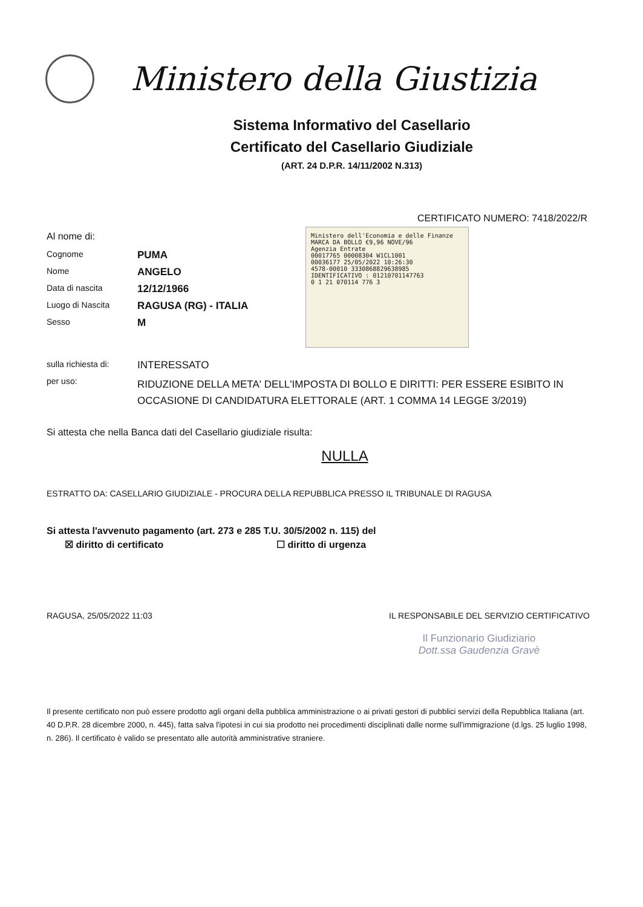Ministero della Giustizia
Sistema Informativo del Casellario
Certificato del Casellario Giudiziale
(ART. 24 D.P.R. 14/11/2002 N.313)
CERTIFICATO NUMERO: 7418/2022/R
Al nome di:
Cognome PUMA
Nome ANGELO
Data di nascita 12/12/1966
Luogo di Nascita RAGUSA (RG) - ITALIA
Sesso M
sulla richiesta di: INTERESSATO
per uso: RIDUZIONE DELLA META' DELL'IMPOSTA DI BOLLO E DIRITTI: PER ESSERE ESIBITO IN OCCASIONE DI CANDIDATURA ELETTORALE (ART. 1 COMMA 14 LEGGE 3/2019)
Si attesta che nella Banca dati del Casellario giudiziale risulta:
NULLA
ESTRATTO DA: CASELLARIO GIUDIZIALE - PROCURA DELLA REPUBBLICA PRESSO IL TRIBUNALE DI RAGUSA
Si attesta l'avvenuto pagamento (art. 273 e 285 T.U. 30/5/2002 n. 115) del
☒ diritto di certificato ☐ diritto di urgenza
RAGUSA, 25/05/2022 11:03 IL RESPONSABILE DEL SERVIZIO CERTIFICATIVO
Il Funzionario Giudiziario
Dott.ssa Gaudenzia Gravè
Il presente certificato non può essere prodotto agli organi della pubblica amministrazione o ai privati gestori di pubblici servizi della Repubblica Italiana (art. 40 D.P.R. 28 dicembre 2000, n. 445), fatta salva l'ipotesi in cui sia prodotto nei procedimenti disciplinati dalle norme sull'immigrazione (d.lgs. 25 luglio 1998, n. 286). Il certificato è valido se presentato alle autorità amministrative straniere.
Ministero dell'Economia e delle Finanze MARCA DA BOLLO €9,96 NOVE/96
Agenzia Entrate
00017765 00008304 W1CL1001
00036177 25/05/2022 10:26:30
4578-00010 3330868829638985
IDENTIFICATIVO : 01210701147763
0 1 21 070114 776 3